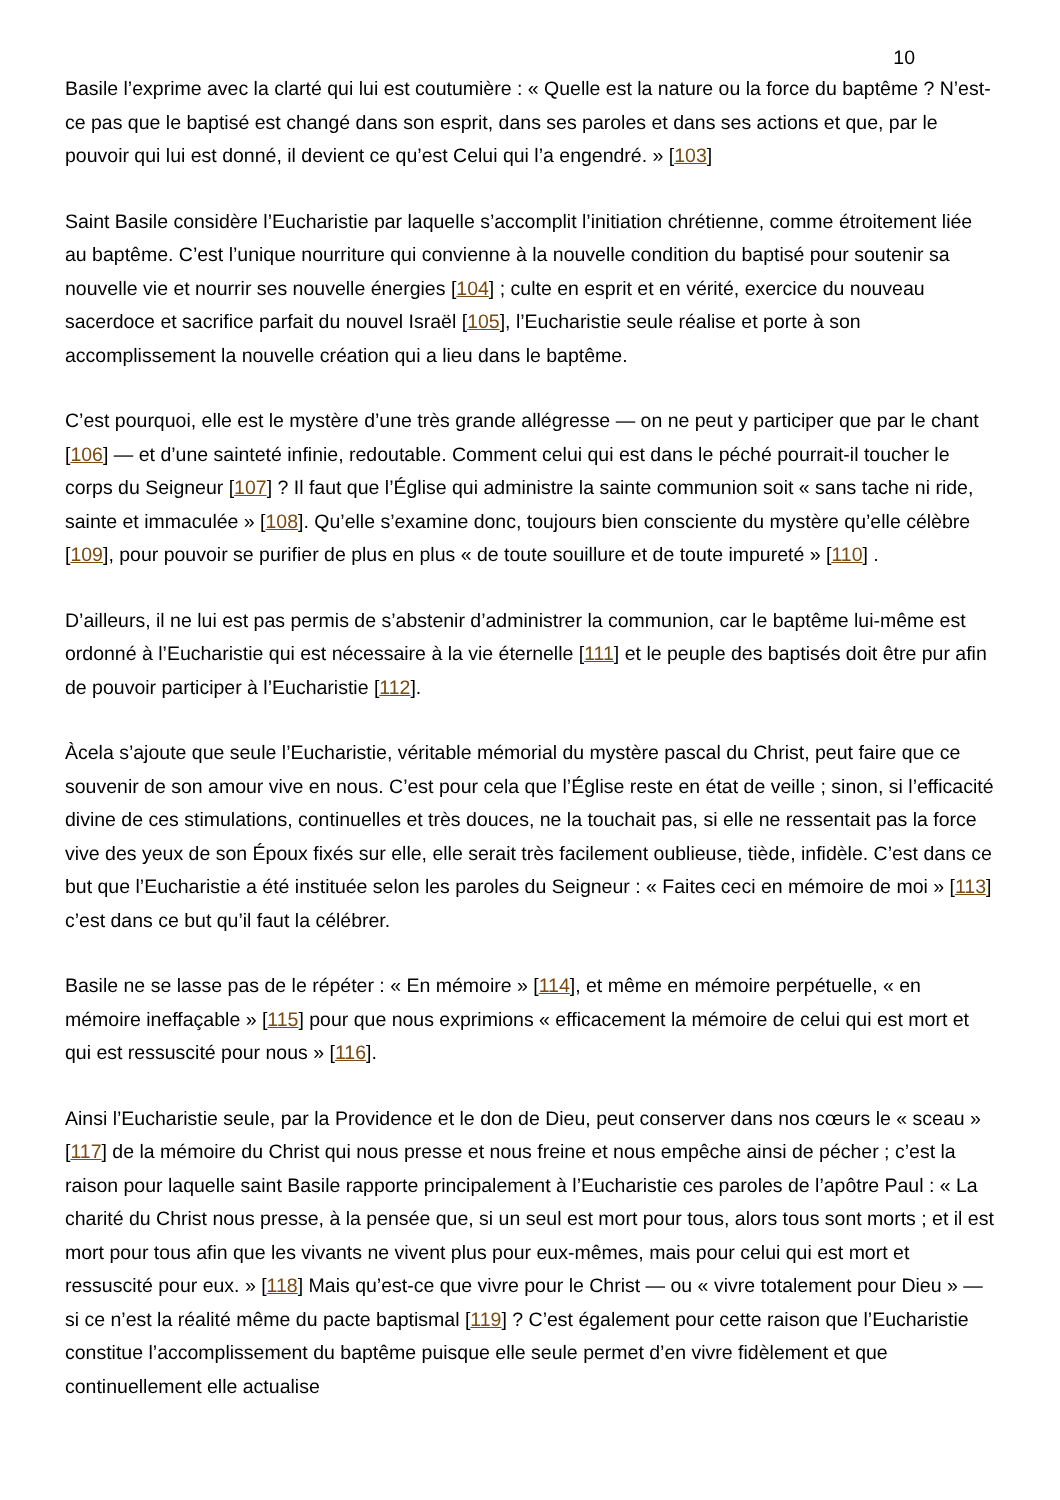10
Basile l’exprime avec la clarté qui lui est coutumière : « Quelle est la nature ou la force du baptême ? N’est-ce pas que le baptisé est changé dans son esprit, dans ses paroles et dans ses actions et que, par le pouvoir qui lui est donné, il devient ce qu’est Celui qui l’a engendré. » [103]
Saint Basile considère l’Eucharistie par laquelle s’accomplit l’initiation chrétienne, comme étroitement liée au baptême. C’est l’unique nourriture qui convienne à la nouvelle condition du baptisé pour soutenir sa nouvelle vie et nourrir ses nouvelle énergies [104] ; culte en esprit et en vérité, exercice du nouveau sacerdoce et sacrifice parfait du nouvel Israël [105], l’Eucharistie seule réalise et porte à son accomplissement la nouvelle création qui a lieu dans le baptême.
C’est pourquoi, elle est le mystère d’une très grande allégresse — on ne peut y participer que par le chant [106] — et d’une sainteté infinie, redoutable. Comment celui qui est dans le péché pourrait-il toucher le corps du Seigneur [107] ? Il faut que l’Église qui administre la sainte communion soit « sans tache ni ride, sainte et immaculée » [108]. Qu’elle s’examine donc, toujours bien consciente du mystère qu’elle célèbre [109], pour pouvoir se purifier de plus en plus « de toute souillure et de toute impureté » [110] .
D’ailleurs, il ne lui est pas permis de s’abstenir d’administrer la communion, car le baptême lui-même est ordonné à l’Eucharistie qui est nécessaire à la vie éternelle [111] et le peuple des baptisés doit être pur afin de pouvoir participer à l’Eucharistie [112].
Àcela s’ajoute que seule l’Eucharistie, véritable mémorial du mystère pascal du Christ, peut faire que ce souvenir de son amour vive en nous. C’est pour cela que l’Église reste en état de veille ; sinon, si l’efficacité divine de ces stimulations, continuelles et très douces, ne la touchait pas, si elle ne ressentait pas la force vive des yeux de son Époux fixés sur elle, elle serait très facilement oublieuse, tiède, infidèle. C’est dans ce but que l’Eucharistie a été instituée selon les paroles du Seigneur : « Faites ceci en mémoire de moi » [113] c’est dans ce but qu’il faut la célébrer.
Basile ne se lasse pas de le répéter : « En mémoire » [114], et même en mémoire perpétuelle, « en mémoire ineffaçable » [115] pour que nous exprimions « efficacement la mémoire de celui qui est mort et qui est ressuscité pour nous » [116].
Ainsi l’Eucharistie seule, par la Providence et le don de Dieu, peut conserver dans nos cœurs le « sceau » [117] de la mémoire du Christ qui nous presse et nous freine et nous empêche ainsi de pécher ; c’est la raison pour laquelle saint Basile rapporte principalement à l’Eucharistie ces paroles de l’apôtre Paul : « La charité du Christ nous presse, à la pensée que, si un seul est mort pour tous, alors tous sont morts ; et il est mort pour tous afin que les vivants ne vivent plus pour eux-mêmes, mais pour celui qui est mort et ressuscité pour eux. » [118] Mais qu’est-ce que vivre pour le Christ — ou « vivre totalement pour Dieu » — si ce n’est la réalité même du pacte baptismal [119] ? C’est également pour cette raison que l’Eucharistie constitue l’accomplissement du baptême puisque elle seule permet d’en vivre fidèlement et que continuellement elle actualise